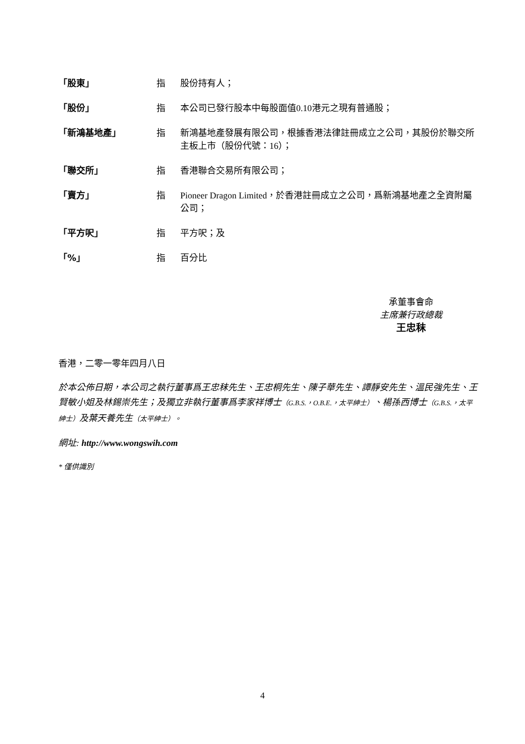「股東」 指 股份持有人；
「股份」 指 本公司已發行股本中每股面值0.10港元之現有普通股；
「新鴻基地產」 指 新鴻基地產發展有限公司，根據香港法律註冊成立之公司，其股份於聯交所主板上市（股份代號：16）；
「聯交所」 指 香港聯合交易所有限公司；
「賣方」 指 Pioneer Dragon Limited，於香港註冊成立之公司，爲新鴻基地產之全資附屬公司；
「平方呎」 指 平方呎；及
「%」 指 百分比
承董事會命
主席兼行政總裁
王忠秣
香港，二零一零年四月八日
於本公佈日期，本公司之執行董事爲王忠秣先生、王忠桐先生、陳子華先生、譚靜安先生、溫民強先生、王賢敏小姐及林錫崇先生；及獨立非執行董事爲李家祥博士（G.B.S.，O.B.E.，太平紳士）、楊孫西博士（G.B.S.，太平紳士）及葉天養先生（太平紳士）。
網址: http://www.wongswih.com
* 僅供識別
4